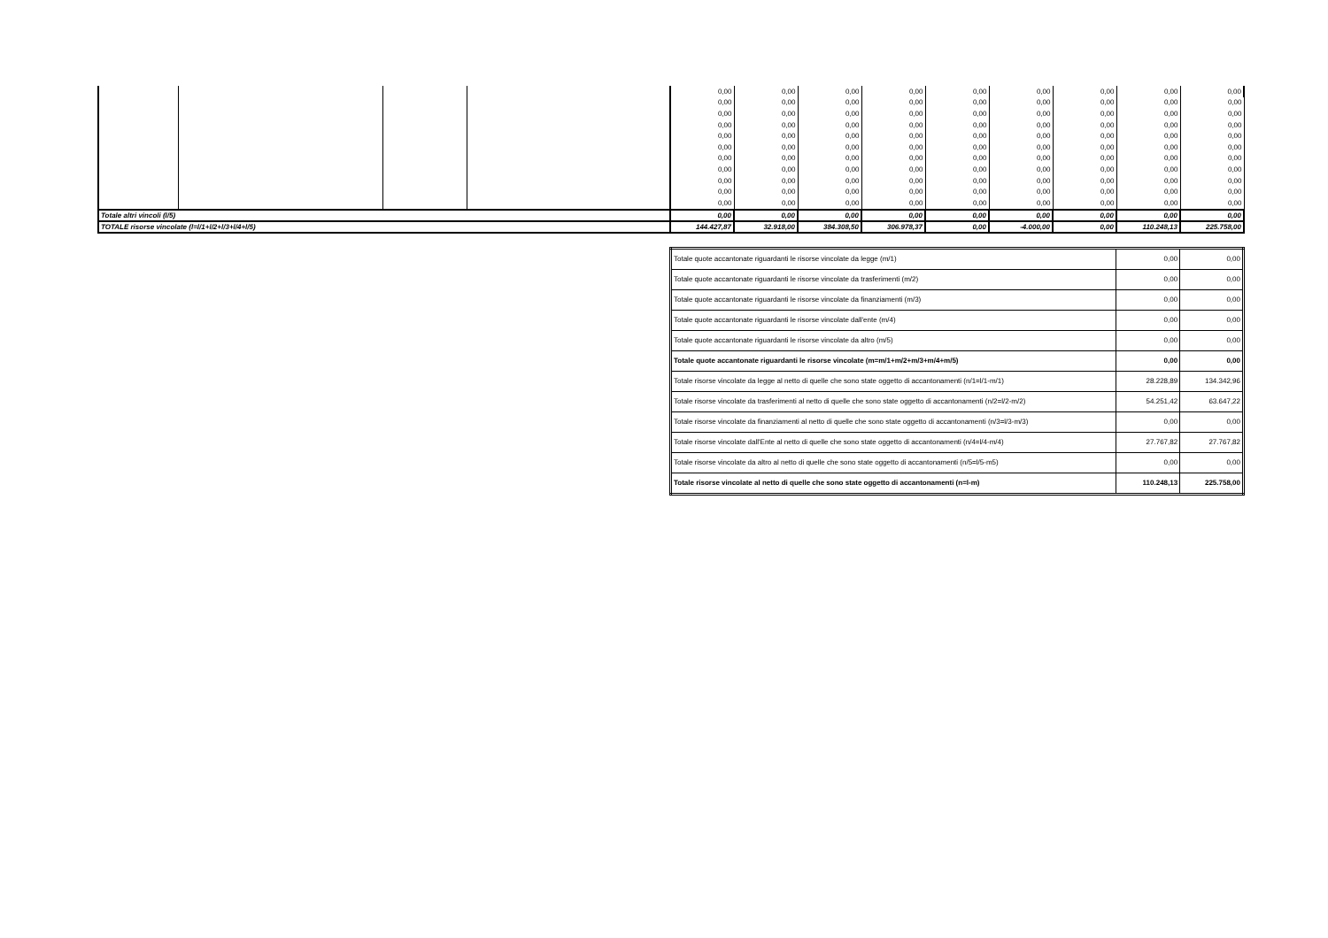| | | | | 0,00 | 0,00 | 0,00 | 0,00 | 0,00 | 0,00 | 0,00 | 0,00 | 0,00 |
| | | | | 0,00 | 0,00 | 0,00 | 0,00 | 0,00 | 0,00 | 0,00 | 0,00 | 0,00 |
| | | | | 0,00 | 0,00 | 0,00 | 0,00 | 0,00 | 0,00 | 0,00 | 0,00 | 0,00 |
| | | | | 0,00 | 0,00 | 0,00 | 0,00 | 0,00 | 0,00 | 0,00 | 0,00 | 0,00 |
| | | | | 0,00 | 0,00 | 0,00 | 0,00 | 0,00 | 0,00 | 0,00 | 0,00 | 0,00 |
| | | | | 0,00 | 0,00 | 0,00 | 0,00 | 0,00 | 0,00 | 0,00 | 0,00 | 0,00 |
| | | | | 0,00 | 0,00 | 0,00 | 0,00 | 0,00 | 0,00 | 0,00 | 0,00 | 0,00 |
| | | | | 0,00 | 0,00 | 0,00 | 0,00 | 0,00 | 0,00 | 0,00 | 0,00 | 0,00 |
| | | | | 0,00 | 0,00 | 0,00 | 0,00 | 0,00 | 0,00 | 0,00 | 0,00 | 0,00 |
| | | | | 0,00 | 0,00 | 0,00 | 0,00 | 0,00 | 0,00 | 0,00 | 0,00 | 0,00 |
| | | | | 0,00 | 0,00 | 0,00 | 0,00 | 0,00 | 0,00 | 0,00 | 0,00 | 0,00 |
| Totale altri vincoli (l/5) | | | | 0,00 | 0,00 | 0,00 | 0,00 | 0,00 | 0,00 | 0,00 | 0,00 | 0,00 |
| TOTALE risorse vincolate (l=l/1+l/2+l/3+l/4+l/5) | | | | 144.427,87 | 32.918,00 | 384.308,50 | 306.978,37 | 0,00 | -4.000,00 | 0,00 | 110.248,13 | 225.758,00 |
| Totale quote accantonate riguardanti le risorse vincolate da legge (m/1) | 0,00 | 0,00 |
| Totale quote accantonate riguardanti le risorse vincolate da trasferimenti (m/2) | 0,00 | 0,00 |
| Totale quote accantonate riguardanti le risorse vincolate da finanziamenti (m/3) | 0,00 | 0,00 |
| Totale quote accantonate riguardanti le risorse vincolate dall'ente (m/4) | 0,00 | 0,00 |
| Totale quote accantonate riguardanti le risorse vincolate da altro (m/5) | 0,00 | 0,00 |
| Totale quote accantonate riguardanti le risorse vincolate (m=m/1+m/2+m/3+m/4+m/5) | 0,00 | 0,00 |
| Totale risorse vincolate da legge al netto di quelle che sono state oggetto di accantonamenti (n/1=l/1-m/1) | 28.228,89 | 134.342,96 |
| Totale risorse vincolate da trasferimenti al netto di quelle che sono state oggetto di accantonamenti (n/2=l/2-m/2) | 54.251,42 | 63.647,22 |
| Totale risorse vincolate da finanziamenti al netto di quelle che sono state oggetto di accantonamenti (n/3=l/3-m/3) | 0,00 | 0,00 |
| Totale risorse vincolate dall'Ente al netto di quelle che sono state oggetto di accantonamenti (n/4=l/4-m/4) | 27.767,82 | 27.767,82 |
| Totale risorse vincolate da altro al netto di quelle che sono state oggetto di accantonamenti (n/5=l/5-m5) | 0,00 | 0,00 |
| Totale risorse vincolate al netto di quelle che sono state oggetto di accantonamenti (n=l-m) | 110.248,13 | 225.758,00 |